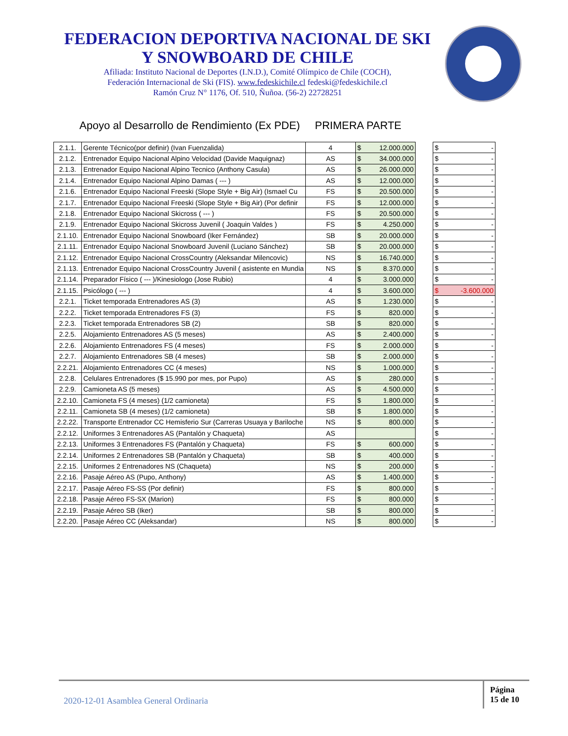FEDERACION DEPORTIVA NACIONAL DE SKI
Y SNOWBOARD DE CHILE
Afiliada: Instituto Nacional de Deportes (I.N.D.), Comité Olímpico de Chile (COCH),
Federación Internacional de Ski (FIS). www.fedeskichile.cl fedeski@fedeskichile.cl
Ramón Cruz N° 1176, Of. 510, Ñuñoa. (56-2) 22728251
Apoyo al Desarrollo de Rendimiento (Ex PDE) PRIMERA PARTE
| 2.1.1. | Gerente Técnico(por definir) (Ivan Fuenzalida) | 4 | $ 12.000.000 |
| 2.1.2. | Entrenador Equipo Nacional Alpino Velocidad (Davide Maquignaz) | AS | $ 34.000.000 |
| 2.1.3. | Entrenador Equipo Nacional Alpino Tecnico (Anthony Casula) | AS | $ 26.000.000 |
| 2.1.4. | Entrenador Equipo Nacional Alpino Damas ( --- ) | AS | $ 12.000.000 |
| 2.1.6. | Entrenador Equipo Nacional Freeski (Slope Style + Big Air) (Ismael Cu | FS | $ 20.500.000 |
| 2.1.7. | Entrenador Equipo Nacional Freeski (Slope Style + Big Air) (Por definir | FS | $ 12.000.000 |
| 2.1.8. | Entrenador Equipo Nacional Skicross ( --- ) | FS | $ 20.500.000 |
| 2.1.9. | Entrenador Equipo Nacional Skicross Juvenil ( Joaquin Valdes ) | FS | $ 4.250.000 |
| 2.1.10. | Entrenador Equipo Nacional Snowboard (Iker Fernández) | SB | $ 20.000.000 |
| 2.1.11. | Entrenador Equipo Nacional Snowboard Juvenil (Luciano Sánchez) | SB | $ 20.000.000 |
| 2.1.12. | Entrenador Equipo Nacional CrossCountry (Aleksandar Milencovic) | NS | $ 16.740.000 |
| 2.1.13. | Entrenador Equipo Nacional CrossCountry Juvenil ( asistente en Mundia | NS | $ 8.370.000 |
| 2.1.14. | Preparador Físico ( --- )/Kinesiologo (Jose Rubio) | 4 | $ 3.000.000 |
| 2.1.15. | Psicólogo ( --- ) | 4 | $ 3.600.000 |
| 2.2.1. | Ticket temporada Entrenadores AS (3) | AS | $ 1.230.000 |
| 2.2.2. | Ticket temporada Entrenadores FS (3) | FS | $ 820.000 |
| 2.2.3. | Ticket temporada Entrenadores SB (2) | SB | $ 820.000 |
| 2.2.5. | Alojamiento Entrenadores AS (5 meses) | AS | $ 2.400.000 |
| 2.2.6. | Alojamiento Entrenadores FS (4 meses) | FS | $ 2.000.000 |
| 2.2.7. | Alojamiento Entrenadores SB (4 meses) | SB | $ 2.000.000 |
| 2.2.21. | Alojamiento Entrenadores CC (4 meses) | NS | $ 1.000.000 |
| 2.2.8. | Celulares Entrenadores ($ 15.990 por mes, por Pupo) | AS | $ 280.000 |
| 2.2.9. | Camioneta AS (5 meses) | AS | $ 4.500.000 |
| 2.2.10. | Camioneta FS (4 meses) (1/2 camioneta) | FS | $ 1.800.000 |
| 2.2.11. | Camioneta SB (4 meses) (1/2 camioneta) | SB | $ 1.800.000 |
| 2.2.22. | Transporte Entrenador CC Hemisferio Sur (Carreras Usuaya y Bariloche | NS | $ 800.000 |
| 2.2.12. | Uniformes 3 Entrenadores AS (Pantalón y Chaqueta) | AS | |
| 2.2.13. | Uniformes 3 Entrenadores FS (Pantalón y Chaqueta) | FS | $ 600.000 |
| 2.2.14. | Uniformes 2 Entrenadores SB (Pantalón y Chaqueta) | SB | $ 400.000 |
| 2.2.15. | Uniformes 2 Entrenadores NS (Chaqueta) | NS | $ 200.000 |
| 2.2.16. | Pasaje Aéreo AS (Pupo, Anthony) | AS | $ 1.400.000 |
| 2.2.17. | Pasaje Aéreo FS-SS (Por definir) | FS | $ 800.000 |
| 2.2.18. | Pasaje Aéreo FS-SX (Marion) | FS | $ 800.000 |
| 2.2.19. | Pasaje Aéreo SB (Iker) | SB | $ 800.000 |
| 2.2.20. | Pasaje Aéreo CC (Aleksandar) | NS | $ 800.000 |
| $ - |
| $ - |
| $ - |
| $ - |
| $ - |
| $ - |
| $ - |
| $ - |
| $ - |
| $ - |
| $ - |
| $ - |
| $ - |
| $ -3.600.000 |
| $ - |
| $ - |
| $ - |
| $ - |
| $ - |
| $ - |
| $ - |
| $ - |
| $ - |
| $ - |
| $ - |
| $ - |
| $ - |
| $ - |
| $ - |
| $ - |
| $ - |
| $ - |
| $ - |
| $ - |
| $ - |
2020-12-01 Asamblea General Ordinaria
Página
15 de 10